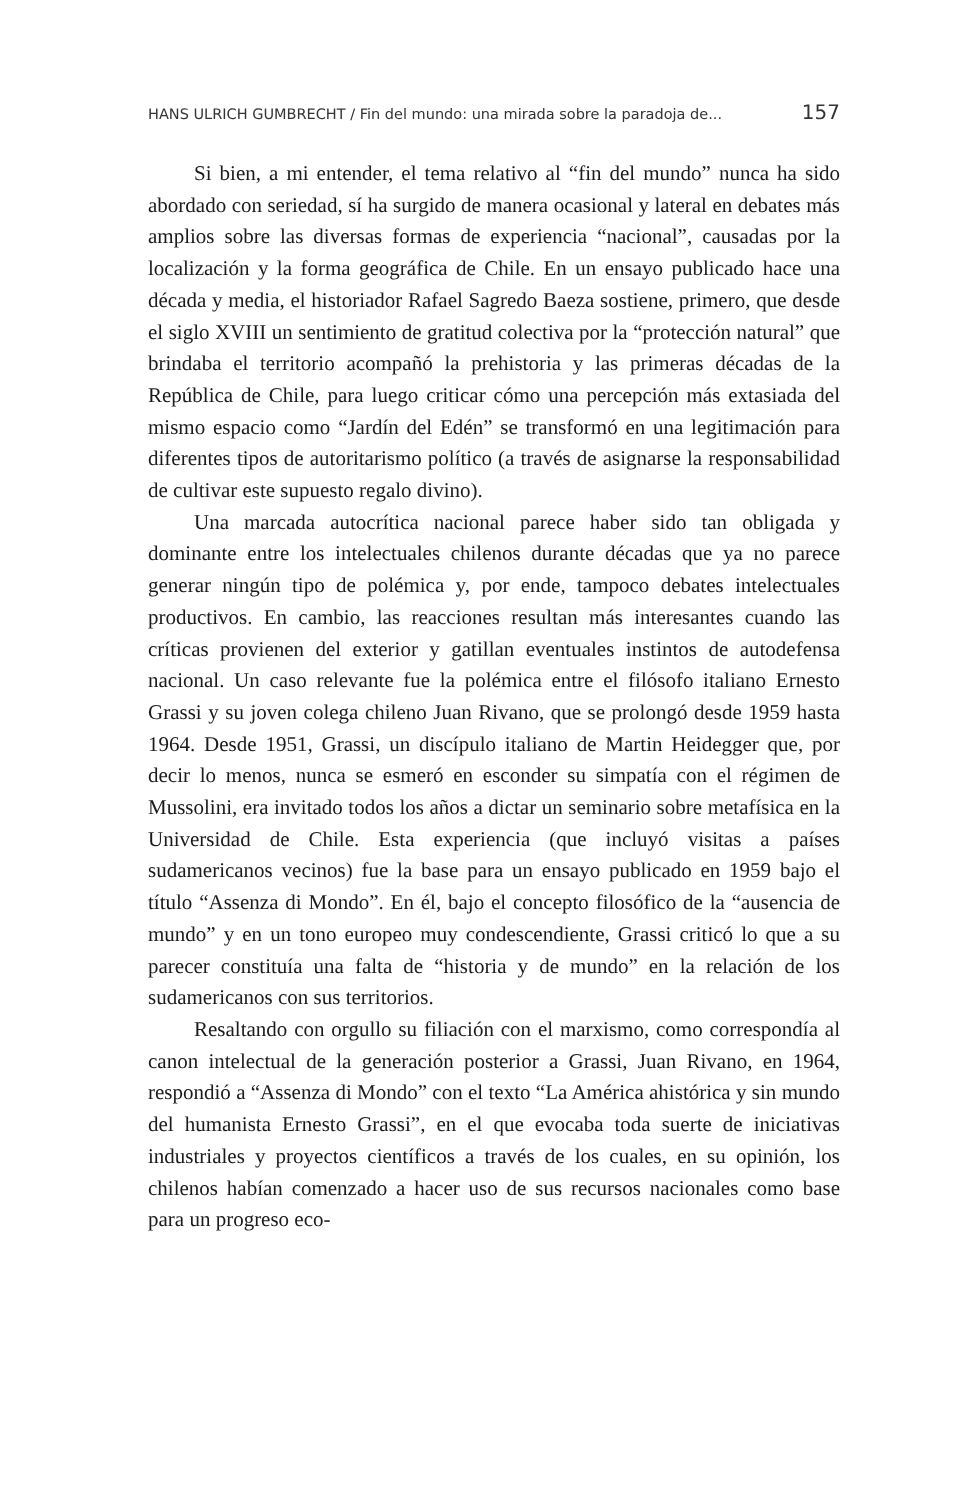HANS ULRICH GUMBRECHT / Fin del mundo: una mirada sobre la paradoja de... 157
Si bien, a mi entender, el tema relativo al “fin del mundo” nunca ha sido abordado con seriedad, sí ha surgido de manera ocasional y lateral en debates más amplios sobre las diversas formas de experiencia “nacional”, causadas por la localización y la forma geográfica de Chile. En un ensayo publicado hace una década y media, el historiador Rafael Sagredo Baeza sostiene, primero, que desde el siglo XVIII un sentimiento de gratitud colectiva por la “protección natural” que brindaba el territorio acompañó la prehistoria y las primeras décadas de la República de Chile, para luego criticar cómo una percepción más extasiada del mismo espacio como “Jardín del Edén” se transformó en una legitimación para diferentes tipos de autoritarismo político (a través de asignarse la responsabilidad de cultivar este supuesto regalo divino).
Una marcada autocrítica nacional parece haber sido tan obligada y dominante entre los intelectuales chilenos durante décadas que ya no parece generar ningún tipo de polémica y, por ende, tampoco debates intelectuales productivos. En cambio, las reacciones resultan más interesantes cuando las críticas provienen del exterior y gatillan eventuales instintos de autodefensa nacional. Un caso relevante fue la polémica entre el filósofo italiano Ernesto Grassi y su joven colega chileno Juan Rivano, que se prolongó desde 1959 hasta 1964. Desde 1951, Grassi, un discípulo italiano de Martin Heidegger que, por decir lo menos, nunca se esmeró en esconder su simpatía con el régimen de Mussolini, era invitado todos los años a dictar un seminario sobre metafísica en la Universidad de Chile. Esta experiencia (que incluyó visitas a países sudamericanos vecinos) fue la base para un ensayo publicado en 1959 bajo el título “Assenza di Mondo”. En él, bajo el concepto filosófico de la “ausencia de mundo” y en un tono europeo muy condescendiente, Grassi criticó lo que a su parecer constituía una falta de “historia y de mundo” en la relación de los sudamericanos con sus territorios.
Resaltando con orgullo su filiación con el marxismo, como correspondía al canon intelectual de la generación posterior a Grassi, Juan Rivano, en 1964, respondió a “Assenza di Mondo” con el texto “La América ahistórica y sin mundo del humanista Ernesto Grassi”, en el que evocaba toda suerte de iniciativas industriales y proyectos científicos a través de los cuales, en su opinión, los chilenos habían comenzado a hacer uso de sus recursos nacionales como base para un progreso eco-